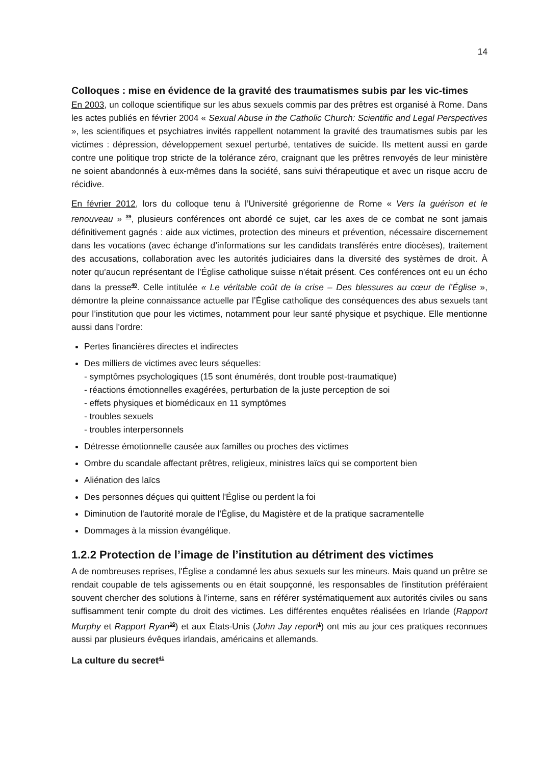14
Colloques : mise en évidence de la gravité des traumatismes subis par les vic-times
En 2003, un colloque scientifique sur les abus sexuels commis par des prêtres est organisé à Rome. Dans les actes publiés en février 2004 « Sexual Abuse in the Catholic Church: Scientific and Legal Perspectives », les scientifiques et psychiatres invités rappellent notamment la gravité des traumatismes subis par les victimes : dépression, développement sexuel perturbé, tentatives de suicide. Ils mettent aussi en garde contre une politique trop stricte de la tolérance zéro, craignant que les prêtres renvoyés de leur ministère ne soient abandonnés à eux-mêmes dans la société, sans suivi thérapeutique et avec un risque accru de récidive.
En février 2012, lors du colloque tenu à l’Université grégorienne de Rome « Vers la guérison et le renouveau » <sup>39</sup>, plusieurs conférences ont abordé ce sujet, car les axes de ce combat ne sont jamais définitivement gagnés : aide aux victimes, protection des mineurs et prévention, nécessaire discernement dans les vocations (avec échange d’informations sur les candidats transférés entre diocèses), traitement des accusations, collaboration avec les autorités judiciaires dans la diversité des systèmes de droit. À noter qu’aucun représentant de l'Église catholique suisse n'était présent. Ces conférences ont eu un écho dans la presse<sup>40</sup>. Celle intitulée « Le véritable coût de la crise – Des blessures au cœur de l’Église », démontre la pleine connaissance actuelle par l’Église catholique des conséquences des abus sexuels tant pour l’institution que pour les victimes, notamment pour leur santé physique et psychique. Elle mentionne aussi dans l’ordre:
Pertes financières directes et indirectes
Des milliers de victimes avec leurs séquelles:
- symptômes psychologiques (15 sont énumérés, dont trouble post-traumatique)
- réactions émotionnelles exagérées, perturbation de la juste perception de soi
- effets physiques et biomédicaux en 11 symptômes
- troubles sexuels
- troubles interpersonnels
Détresse émotionnelle causée aux familles ou proches des victimes
Ombre du scandale affectant prêtres, religieux, ministres laïcs qui se comportent bien
Aliénation des laïcs
Des personnes déçues qui quittent l'Église ou perdent la foi
Diminution de l'autorité morale de l'Église, du Magistère et de la pratique sacramentelle
Dommages à la mission évangélique.
1.2.2 Protection de l’image de l’institution au détriment des victimes
A de nombreuses reprises, l'Église a condamné les abus sexuels sur les mineurs. Mais quand un prêtre se rendait coupable de tels agissements ou en était soupçonné, les responsables de l'institution préféraient souvent chercher des solutions à l’interne, sans en référer systématiquement aux autorités civiles ou sans suffisamment tenir compte du droit des victimes. Les différentes enquêtes réalisées en Irlande (Rapport Murphy et Rapport Ryan<sup>16</sup>) et aux États-Unis (John Jay report<sup>1</sup>) ont mis au jour ces pratiques reconnues aussi par plusieurs évêques irlandais, américains et allemands.
La culture du secret<sup>41</sup>